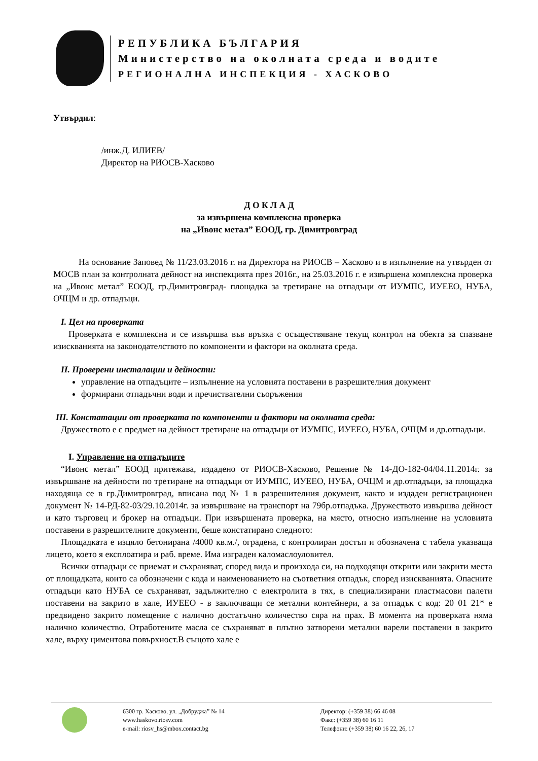РЕПУБЛИКА БЪЛГАРИЯ
Министерство на околната среда и водите
РЕГИОНАЛНА ИНСПЕКЦИЯ - ХАСКОВО
Утвърдил:
/инж.Д. ИЛИЕВ/
Директор на РИОСВ-Хасково
Д О К Л А Д
за извършена комплексна проверка
на „Ивонс метал” ЕООД, гр. Димитровград
На основание Заповед № 11/23.03.2016 г. на Директора на РИОСВ – Хасково и в изпълнение на утвърден от МОСВ план за контролната дейност на инспекцията през 2016г., на 25.03.2016 г. е извършена комплексна проверка на „Ивонс метал” ЕООД, гр.Димитровград- площадка за третиране на отпадъци от ИУМПС, ИУЕЕО, НУБА, ОЧЦМ и др. отпадъци.
I. Цел на проверката
Проверката е комплексна и се извършва във връзка с осъществяване текущ контрол на обекта за спазване изискванията на законодателството по компоненти и фактори на околната среда.
II. Проверени инсталации и дейности:
управление на отпадъците – изпълнение на условията поставени в разрешителния документ
формирани отпадъчни води и пречиствателни съоръжения
III. Констатации от проверката по компоненти и фактори на околната среда:
Дружеството е с предмет на дейност третиране на отпадъци от ИУМПС, ИУЕЕО, НУБА, ОЧЦМ и др.отпадъци.
I. Управление на отпадъците
“Ивонс метал” ЕООД притежава, издадено от РИОСВ-Хасково, Решение № 14-ДО-182-04/04.11.2014г. за извършване на дейности по третиране на отпадъци от ИУМПС, ИУЕЕО, НУБА, ОЧЦМ и др.отпадъци, за площадка находяща се в гр.Димитровград, вписана под № 1 в разрешителния документ, както и издаден регистрационен документ № 14-РД-82-03/29.10.2014г. за извършване на транспорт на 79бр.отпадъка. Дружеството извършва дейност и като търговец и брокер на отпадъци. При извършената проверка, на място, относно изпълнение на условията поставени в разрешителните документи, беше констатирано следното:
Площадката е изцяло бетонирана /4000 кв.м./, оградена, с контролиран достъп и обозначена с табела указваща лицето, което я експлоатира и раб. време. Има изграден каломаслоуловител.
Всички отпадъци се приемат и съхраняват, според вида и произхода си, на подходящи открити или закрити места от площадката, които са обозначени с кода и наименованието на съответния отпадък, според изискванията. Опасните отпадъци като НУБА се съхраняват, задължително с електролита в тях, в специализирани пластмасови палети поставени на закрито в хале, ИУЕЕО - в заключващи се метални контейнери, а за отпадък с код: 20 01 21* е предвидено закрито помещение с налично достатъчно количество сяра на прах. В момента на проверката няма налично количество. Отработените масла се съхраняват в плътно затворени метални варели поставени в закрито хале, върху циментова повърхност.В същото хале е
6300 гр. Хасково, ул. „Добруджа” № 14
www.haskovo.riosv.com
e-mail: riosv_hs@mbox.contact.bg
Директор: (+359 38) 66 46 08
Факс: (+359 38) 60 16 11
Телефони: (+359 38) 60 16 22, 26, 17